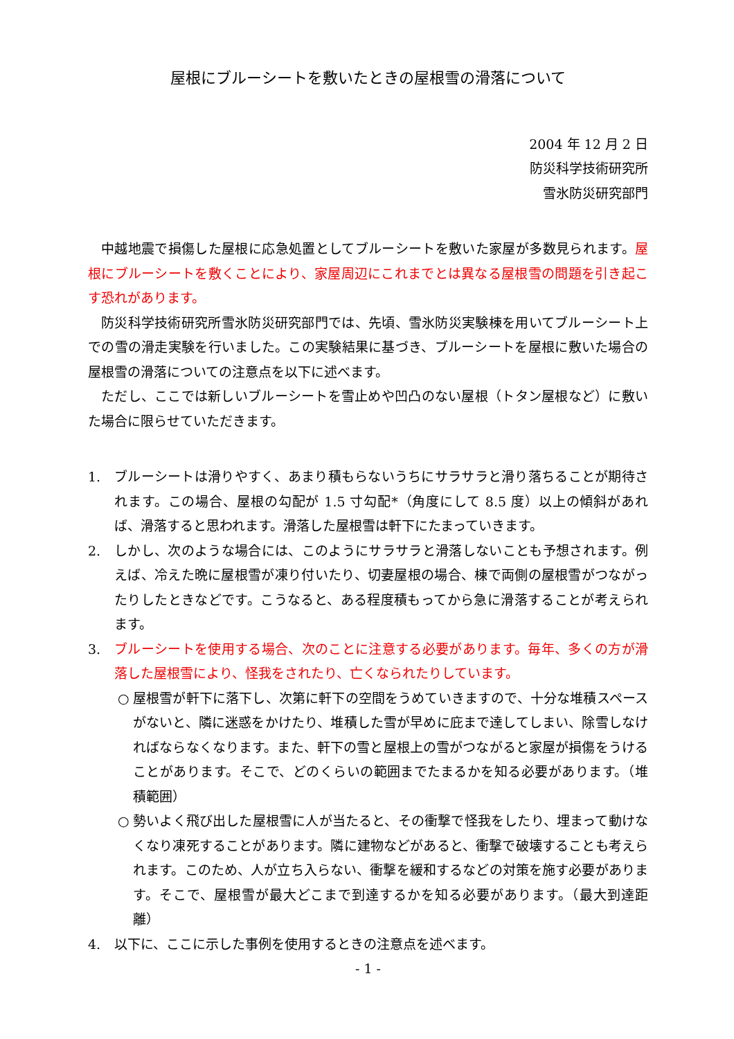屋根にブルーシートを敷いたときの屋根雪の滑落について
2004 年 12 月 2 日
防災科学技術研究所
雪氷防災研究部門
中越地震で損傷した屋根に応急処置としてブルーシートを敷いた家屋が多数見られます。屋根にブルーシートを敷くことにより、家屋周辺にこれまでとは異なる屋根雪の問題を引き起こす恐れがあります。
防災科学技術研究所雪氷防災研究部門では、先頃、雪氷防災実験棟を用いてブルーシート上での雪の滑走実験を行いました。この実験結果に基づき、ブルーシートを屋根に敷いた場合の屋根雪の滑落についての注意点を以下に述べます。
ただし、ここでは新しいブルーシートを雪止めや凹凸のない屋根（トタン屋根など）に敷いた場合に限らせていただきます。
1. ブルーシートは滑りやすく、あまり積もらないうちにサラサラと滑り落ちることが期待されます。この場合、屋根の勾配が 1.5 寸勾配*（角度にして 8.5 度）以上の傾斜があれば、滑落すると思われます。滑落した屋根雪は軒下にたまっていきます。
2. しかし、次のような場合には、このようにサラサラと滑落しないことも予想されます。例えば、冷えた晩に屋根雪が凍り付いたり、切妻屋根の場合、棟で両側の屋根雪がつながったりしたときなどです。こうなると、ある程度積もってから急に滑落することが考えられます。
3. ブルーシートを使用する場合、次のことに注意する必要があります。毎年、多くの方が滑落した屋根雪により、怪我をされたり、亡くなられたりしています。
○ 屋根雪が軒下に落下し、次第に軒下の空間をうめていきますので、十分な堆積スペースがないと、隣に迷惑をかけたり、堆積した雪が早めに庇まで達してしまい、除雪しなければならなくなります。また、軒下の雪と屋根上の雪がつながると家屋が損傷をうけることがあります。そこで、どのくらいの範囲までたまるかを知る必要があります。（堆積範囲）
○ 勢いよく飛び出した屋根雪に人が当たると、その衝撃で怪我をしたり、埋まって動けなくなり凍死することがあります。隣に建物などがあると、衝撃で破壊することも考えられます。このため、人が立ち入らない、衝撃を緩和するなどの対策を施す必要があります。そこで、屋根雪が最大どこまで到達するかを知る必要があります。（最大到達距離）
4. 以下に、ここに示した事例を使用するときの注意点を述べます。
- 1 -